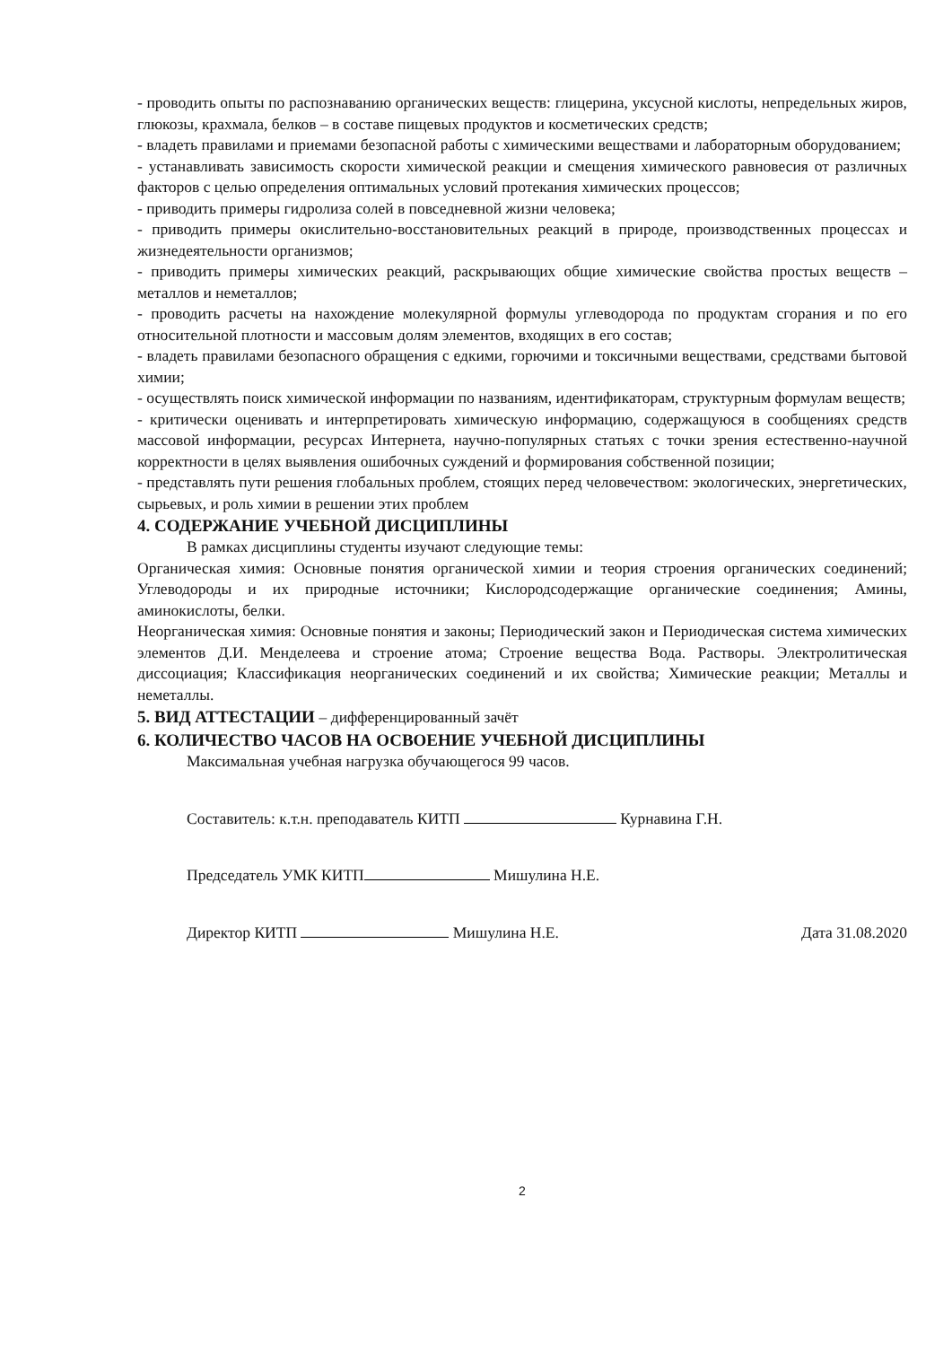- проводить опыты по распознаванию органических веществ: глицерина, уксусной кислоты, непредельных жиров, глюкозы, крахмала, белков – в составе пищевых продуктов и косметических средств;
- владеть правилами и приемами безопасной работы с химическими веществами и лабораторным оборудованием;
- устанавливать зависимость скорости химической реакции и смещения химического равновесия от различных факторов с целью определения оптимальных условий протекания химических процессов;
- приводить примеры гидролиза солей в повседневной жизни человека;
- приводить примеры окислительно-восстановительных реакций в природе, производственных процессах и жизнедеятельности организмов;
- приводить примеры химических реакций, раскрывающих общие химические свойства простых веществ – металлов и неметаллов;
- проводить расчеты на нахождение молекулярной формулы углеводорода по продуктам сгорания и по его относительной плотности и массовым долям элементов, входящих в его состав;
- владеть правилами безопасного обращения с едкими, горючими и токсичными веществами, средствами бытовой химии;
- осуществлять поиск химической информации по названиям, идентификаторам, структурным формулам веществ;
- критически оценивать и интерпретировать химическую информацию, содержащуюся в сообщениях средств массовой информации, ресурсах Интернета, научно-популярных статьях с точки зрения естественно-научной корректности в целях выявления ошибочных суждений и формирования собственной позиции;
- представлять пути решения глобальных проблем, стоящих перед человечеством: экологических, энергетических, сырьевых, и роль химии в решении этих проблем
4. СОДЕРЖАНИЕ УЧЕБНОЙ ДИСЦИПЛИНЫ
В рамках дисциплины студенты изучают следующие темы:
Органическая химия: Основные понятия органической химии и теория строения органических соединений; Углеводороды и их природные источники; Кислородсодержащие органические соединения; Амины, аминокислоты, белки.
Неорганическая химия: Основные понятия и законы; Периодический закон и Периодическая система химических элементов Д.И. Менделеева и строение атома; Строение вещества Вода. Растворы. Электролитическая диссоциация; Классификация неорганических соединений и их свойства; Химические реакции; Металлы и неметаллы.
5. ВИД АТТЕСТАЦИИ – дифференцированный зачёт
6. КОЛИЧЕСТВО ЧАСОВ НА ОСВОЕНИЕ УЧЕБНОЙ ДИСЦИПЛИНЫ
Максимальная учебная нагрузка обучающегося 99 часов.
Составитель: к.т.н. преподаватель КИТП Курнавина Г.Н.
Председатель УМК КИТП Мишулина Н.Е.
Директор КИТП Мишулина Н.Е. Дата 31.08.2020
2